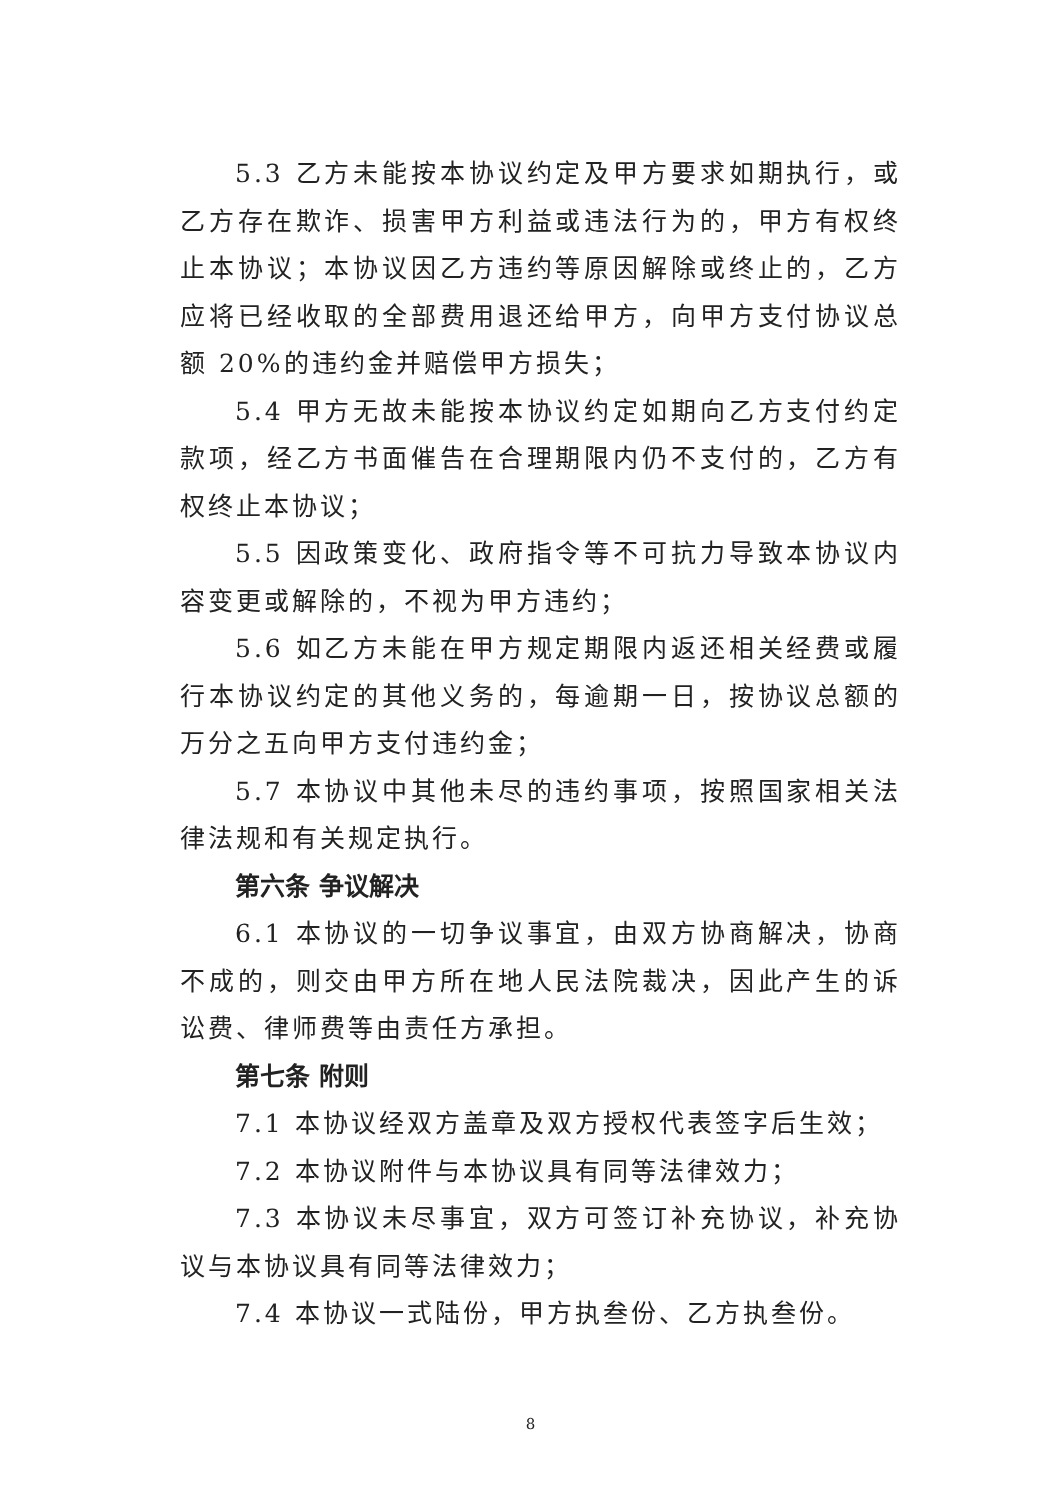5.3 乙方未能按本协议约定及甲方要求如期执行，或乙方存在欺诈、损害甲方利益或违法行为的，甲方有权终止本协议；本协议因乙方违约等原因解除或终止的，乙方应将已经收取的全部费用退还给甲方，向甲方支付协议总额 20%的违约金并赔偿甲方损失；
5.4 甲方无故未能按本协议约定如期向乙方支付约定款项，经乙方书面催告在合理期限内仍不支付的，乙方有权终止本协议；
5.5 因政策变化、政府指令等不可抗力导致本协议内容变更或解除的，不视为甲方违约；
5.6 如乙方未能在甲方规定期限内返还相关经费或履行本协议约定的其他义务的，每逾期一日，按协议总额的万分之五向甲方支付违约金；
5.7 本协议中其他未尽的违约事项，按照国家相关法律法规和有关规定执行。
第六条 争议解决
6.1 本协议的一切争议事宜，由双方协商解决，协商不成的，则交由甲方所在地人民法院裁决，因此产生的诉讼费、律师费等由责任方承担。
第七条 附则
7.1 本协议经双方盖章及双方授权代表签字后生效；
7.2 本协议附件与本协议具有同等法律效力；
7.3 本协议未尽事宜，双方可签订补充协议，补充协议与本协议具有同等法律效力；
7.4 本协议一式陆份，甲方执叁份、乙方执叁份。
8